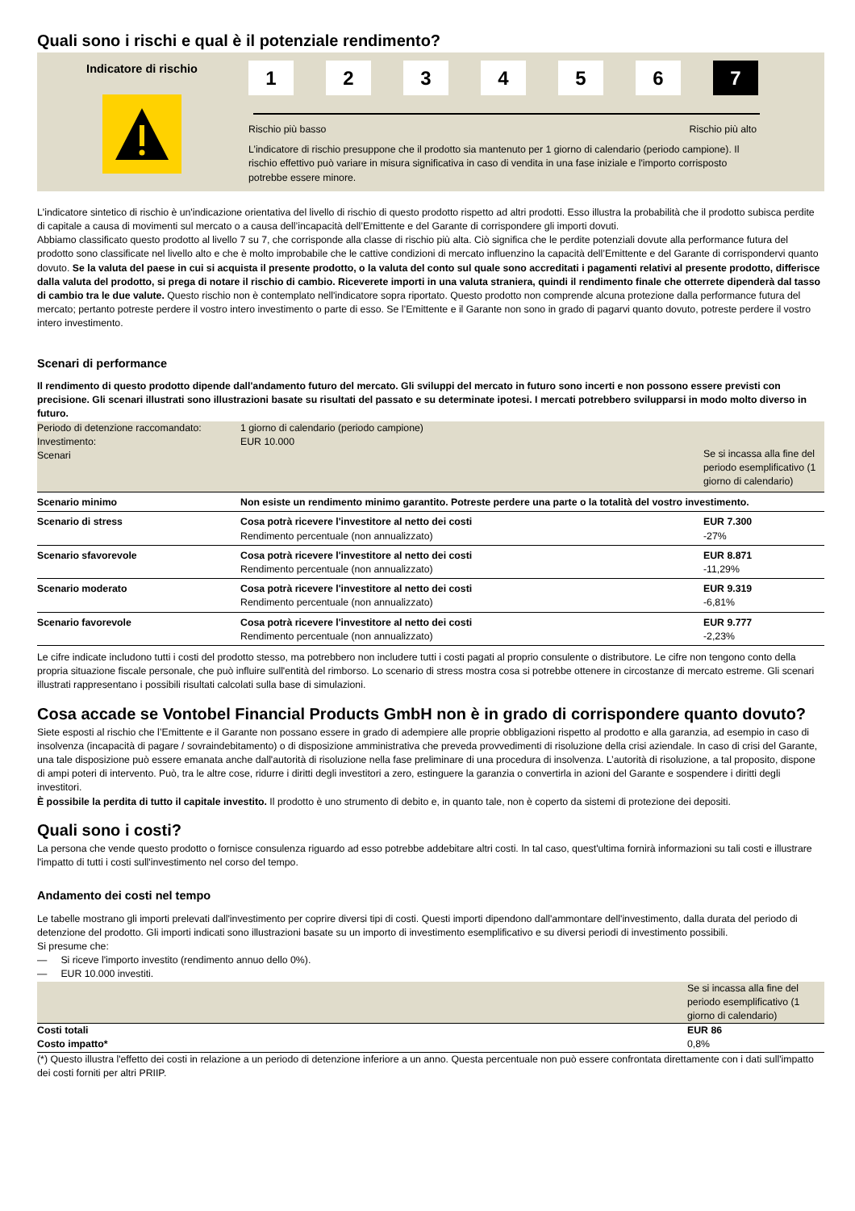Quali sono i rischi e qual è il potenziale rendimento?
Indicatore di rischio
1 2 3 4 5 6 7
Rischio più basso Rischio più alto
L’indicatore di rischio presuppone che il prodotto sia mantenuto per 1 giorno di calendario (periodo campione). Il rischio effettivo può variare in misura significativa in caso di vendita in una fase iniziale e l'importo corrisposto potrebbe essere minore.
L'indicatore sintetico di rischio è un'indicazione orientativa del livello di rischio di questo prodotto rispetto ad altri prodotti. Esso illustra la probabilità che il prodotto subisca perdite di capitale a causa di movimenti sul mercato o a causa dell’incapacità dell’Emittente e del Garante di corrispondere gli importi dovuti.
Abbiamo classificato questo prodotto al livello 7 su 7, che corrisponde alla classe di rischio più alta. Ciò significa che le perdite potenziali dovute alla performance futura del prodotto sono classificate nel livello alto e che è molto improbabile che le cattive condizioni di mercato influenzino la capacità dell’Emittente e del Garante di corrispondervi quanto dovuto. Se la valuta del paese in cui si acquista il presente prodotto, o la valuta del conto sul quale sono accreditati i pagamenti relativi al presente prodotto, differisce dalla valuta del prodotto, si prega di notare il rischio di cambio. Riceverete importi in una valuta straniera, quindi il rendimento finale che otterrete dipenderà dal tasso di cambio tra le due valute. Questo rischio non è contemplato nell'indicatore sopra riportato. Questo prodotto non comprende alcuna protezione dalla performance futura del mercato; pertanto potreste perdere il vostro intero investimento o parte di esso. Se l’Emittente e il Garante non sono in grado di pagarvi quanto dovuto, potreste perdere il vostro intero investimento.
Scenari di performance
Il rendimento di questo prodotto dipende dall'andamento futuro del mercato. Gli sviluppi del mercato in futuro sono incerti e non possono essere previsti con precisione. Gli scenari illustrati sono illustrazioni basate su risultati del passato e su determinate ipotesi. I mercati potrebbero svilupparsi in modo molto diverso in futuro.
| Periodo di detenzione raccomandato: Investimento: Scenari | 1 giorno di calendario (periodo campione) EUR 10.000 | Se si incassa alla fine del periodo esemplificativo (1 giorno di calendario) |
| Scenario minimo | Non esiste un rendimento minimo garantito. Potreste perdere una parte o la totalità del vostro investimento. | |
| Scenario di stress | Cosa potrà ricevere l'investitore al netto dei costi Rendimento percentuale (non annualizzato) | EUR 7.300 -27% |
| Scenario sfavorevole | Cosa potrà ricevere l'investitore al netto dei costi Rendimento percentuale (non annualizzato) | EUR 8.871 -11,29% |
| Scenario moderato | Cosa potrà ricevere l'investitore al netto dei costi Rendimento percentuale (non annualizzato) | EUR 9.319 -6,81% |
| Scenario favorevole | Cosa potrà ricevere l'investitore al netto dei costi Rendimento percentuale (non annualizzato) | EUR 9.777 -2,23% |
Le cifre indicate includono tutti i costi del prodotto stesso, ma potrebbero non includere tutti i costi pagati al proprio consulente o distributore. Le cifre non tengono conto della propria situazione fiscale personale, che può influire sull'entità del rimborso. Lo scenario di stress mostra cosa si potrebbe ottenere in circostanze di mercato estreme. Gli scenari illustrati rappresentano i possibili risultati calcolati sulla base di simulazioni.
Cosa accade se Vontobel Financial Products GmbH non è in grado di corrispondere quanto dovuto?
Siete esposti al rischio che l’Emittente e il Garante non possano essere in grado di adempiere alle proprie obbligazioni rispetto al prodotto e alla garanzia, ad esempio in caso di insolvenza (incapacità di pagare / sovraindebitamento) o di disposizione amministrativa che preveda provvedimenti di risoluzione della crisi aziendale. In caso di crisi del Garante, una tale disposizione può essere emanata anche dall'autorità di risoluzione nella fase preliminare di una procedura di insolvenza. L’autorità di risoluzione, a tal proposito, dispone di ampi poteri di intervento. Può, tra le altre cose, ridurre i diritti degli investitori a zero, estinguere la garanzia o convertirla in azioni del Garante e sospendere i diritti degli investitori.
È possibile la perdita di tutto il capitale investito. Il prodotto è uno strumento di debito e, in quanto tale, non è coperto da sistemi di protezione dei depositi.
Quali sono i costi?
La persona che vende questo prodotto o fornisce consulenza riguardo ad esso potrebbe addebitare altri costi. In tal caso, quest'ultima fornirà informazioni su tali costi e illustrare l'impatto di tutti i costi sull'investimento nel corso del tempo.
Andamento dei costi nel tempo
Le tabelle mostrano gli importi prelevati dall'investimento per coprire diversi tipi di costi. Questi importi dipendono dall'ammontare dell'investimento, dalla durata del periodo di detenzione del prodotto. Gli importi indicati sono illustrazioni basate su un importo di investimento esemplificativo e su diversi periodi di investimento possibili.
Si presume che:
— Si riceve l'importo investito (rendimento annuo dello 0%).
— EUR 10.000 investiti.
| | Se si incassa alla fine del periodo esemplificativo (1 giorno di calendario) |
| Costi totali Costo impatto* | EUR 86 0,8% |
(*) Questo illustra l'effetto dei costi in relazione a un periodo di detenzione inferiore a un anno. Questa percentuale non può essere confrontata direttamente con i dati sull'impatto dei costi forniti per altri PRIIP.